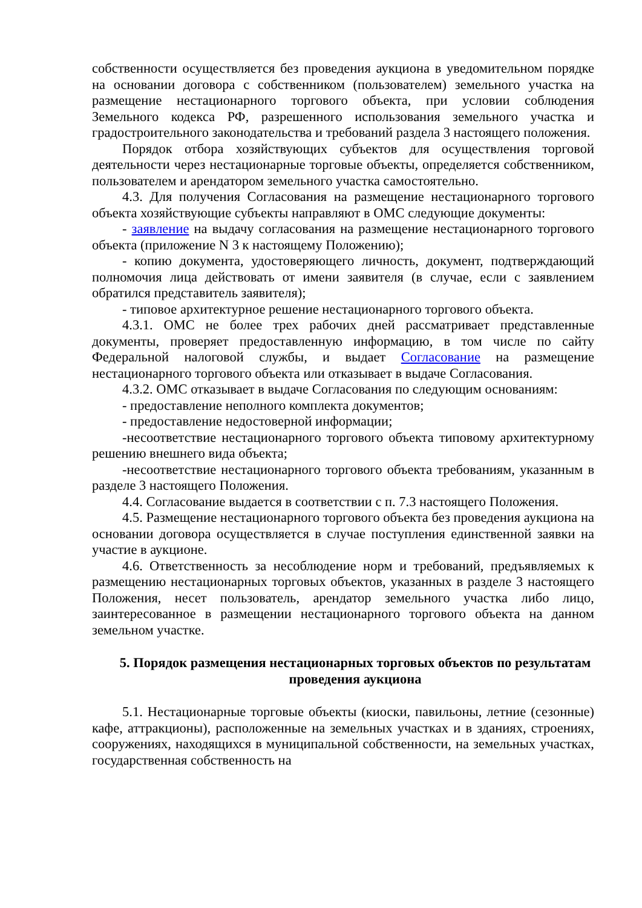собственности осуществляется без проведения аукциона в уведомительном порядке на основании договора с собственником (пользователем) земельного участка на размещение нестационарного торгового объекта, при условии соблюдения Земельного кодекса РФ, разрешенного использования земельного участка и градостроительного законодательства и требований раздела 3 настоящего положения.
Порядок отбора хозяйствующих субъектов для осуществления торговой деятельности через нестационарные торговые объекты, определяется собственником, пользователем и арендатором земельного участка самостоятельно.
4.3. Для получения Согласования на размещение нестационарного торгового объекта хозяйствующие субъекты направляют в ОМС следующие документы:
- заявление на выдачу согласования на размещение нестационарного торгового объекта (приложение N 3 к настоящему Положению);
- копию документа, удостоверяющего личность, документ, подтверждающий полномочия лица действовать от имени заявителя (в случае, если с заявлением обратился представитель заявителя);
- типовое архитектурное решение нестационарного торгового объекта.
4.3.1. ОМС не более трех рабочих дней рассматривает представленные документы, проверяет предоставленную информацию, в том числе по сайту Федеральной налоговой службы, и выдает Согласование на размещение нестационарного торгового объекта или отказывает в выдаче Согласования.
4.3.2. ОМС отказывает в выдаче Согласования по следующим основаниям:
- предоставление неполного комплекта документов;
- предоставление недостоверной информации;
-несоответствие нестационарного торгового объекта типовому архитектурному решению внешнего вида объекта;
-несоответствие нестационарного торгового объекта требованиям, указанным в разделе 3 настоящего Положения.
4.4. Согласование выдается в соответствии с п. 7.3 настоящего Положения.
4.5. Размещение нестационарного торгового объекта без проведения аукциона на основании договора осуществляется в случае поступления единственной заявки на участие в аукционе.
4.6. Ответственность за несоблюдение норм и требований, предъявляемых к размещению нестационарных торговых объектов, указанных в разделе 3 настоящего Положения, несет пользователь, арендатор земельного участка либо лицо, заинтересованное в размещении нестационарного торгового объекта на данном земельном участке.
5. Порядок размещения нестационарных торговых объектов по результатам проведения аукциона
5.1. Нестационарные торговые объекты (киоски, павильоны, летние (сезонные) кафе, аттракционы), расположенные на земельных участках и в зданиях, строениях, сооружениях, находящихся в муниципальной собственности, на земельных участках, государственная собственность на